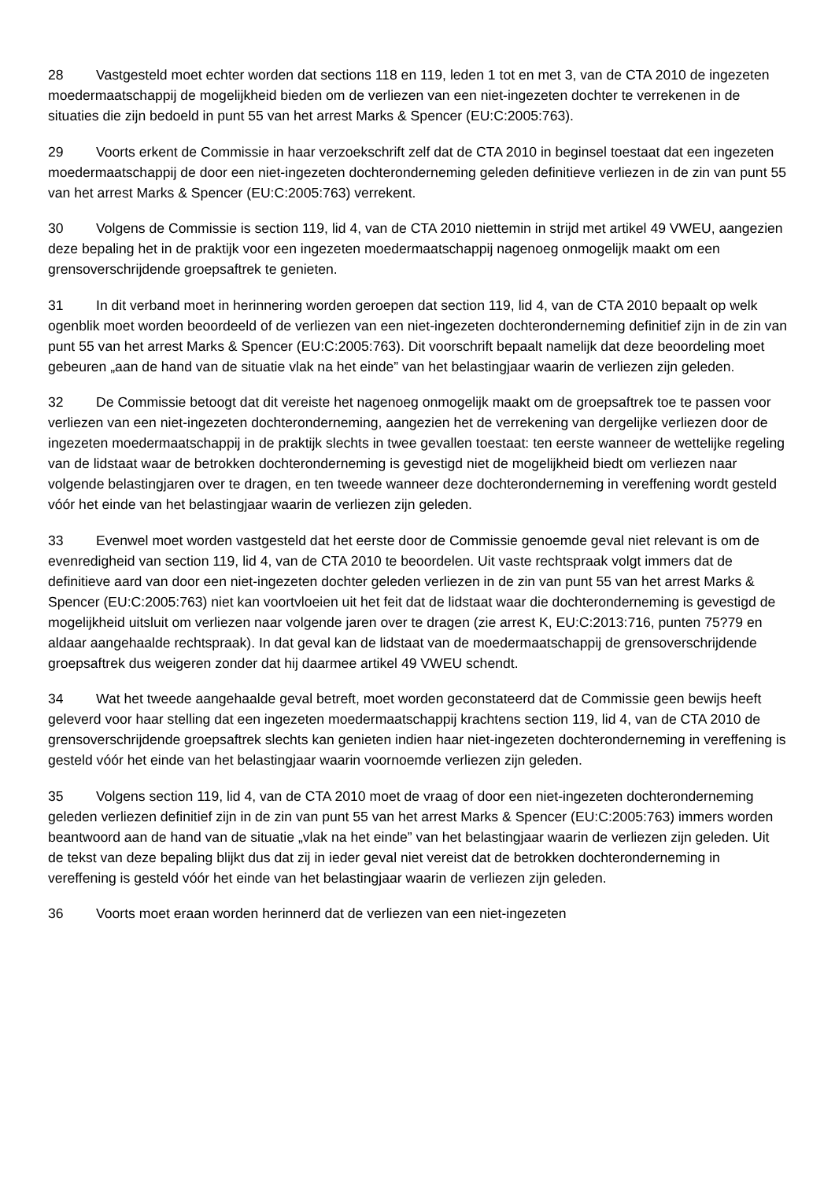28 Vastgesteld moet echter worden dat sections 118 en 119, leden 1 tot en met 3, van de CTA 2010 de ingezeten moedermaatschappij de mogelijkheid bieden om de verliezen van een niet-ingezeten dochter te verrekenen in de situaties die zijn bedoeld in punt 55 van het arrest Marks & Spencer (EU:C:2005:763).
29 Voorts erkent de Commissie in haar verzoekschrift zelf dat de CTA 2010 in beginsel toestaat dat een ingezeten moedermaatschappij de door een niet-ingezeten dochteronderneming geleden definitieve verliezen in de zin van punt 55 van het arrest Marks & Spencer (EU:C:2005:763) verrekent.
30 Volgens de Commissie is section 119, lid 4, van de CTA 2010 niettemin in strijd met artikel 49 VWEU, aangezien deze bepaling het in de praktijk voor een ingezeten moedermaatschappij nagenoeg onmogelijk maakt om een grensoverschrijdende groepsaftrek te genieten.
31 In dit verband moet in herinnering worden geroepen dat section 119, lid 4, van de CTA 2010 bepaalt op welk ogenblik moet worden beoordeeld of de verliezen van een niet-ingezeten dochteronderneming definitief zijn in de zin van punt 55 van het arrest Marks & Spencer (EU:C:2005:763). Dit voorschrift bepaalt namelijk dat deze beoordeling moet gebeuren „aan de hand van de situatie vlak na het einde” van het belastingjaar waarin de verliezen zijn geleden.
32 De Commissie betoogt dat dit vereiste het nagenoeg onmogelijk maakt om de groepsaftrek toe te passen voor verliezen van een niet-ingezeten dochteronderneming, aangezien het de verrekening van dergelijke verliezen door de ingezeten moedermaatschappij in de praktijk slechts in twee gevallen toestaat: ten eerste wanneer de wettelijke regeling van de lidstaat waar de betrokken dochteronderneming is gevestigd niet de mogelijkheid biedt om verliezen naar volgende belastingjaren over te dragen, en ten tweede wanneer deze dochteronderneming in vereffening wordt gesteld vóór het einde van het belastingjaar waarin de verliezen zijn geleden.
33 Evenwel moet worden vastgesteld dat het eerste door de Commissie genoemde geval niet relevant is om de evenredigheid van section 119, lid 4, van de CTA 2010 te beoordelen. Uit vaste rechtspraak volgt immers dat de definitieve aard van door een niet-ingezeten dochter geleden verliezen in de zin van punt 55 van het arrest Marks & Spencer (EU:C:2005:763) niet kan voortvloeien uit het feit dat de lidstaat waar die dochteronderneming is gevestigd de mogelijkheid uitsluit om verliezen naar volgende jaren over te dragen (zie arrest K, EU:C:2013:716, punten 75?79 en aldaar aangehaalde rechtspraak). In dat geval kan de lidstaat van de moedermaatschappij de grensoverschrijdende groepsaftrek dus weigeren zonder dat hij daarmee artikel 49 VWEU schendt.
34 Wat het tweede aangehaalde geval betreft, moet worden geconstateerd dat de Commissie geen bewijs heeft geleverd voor haar stelling dat een ingezeten moedermaatschappij krachtens section 119, lid 4, van de CTA 2010 de grensoverschrijdende groepsaftrek slechts kan genieten indien haar niet-ingezeten dochteronderneming in vereffening is gesteld vóór het einde van het belastingjaar waarin voornoemde verliezen zijn geleden.
35 Volgens section 119, lid 4, van de CTA 2010 moet de vraag of door een niet-ingezeten dochteronderneming geleden verliezen definitief zijn in de zin van punt 55 van het arrest Marks & Spencer (EU:C:2005:763) immers worden beantwoord aan de hand van de situatie „vlak na het einde” van het belastingjaar waarin de verliezen zijn geleden. Uit de tekst van deze bepaling blijkt dus dat zij in ieder geval niet vereist dat de betrokken dochteronderneming in vereffening is gesteld vóór het einde van het belastingjaar waarin de verliezen zijn geleden.
36 Voorts moet eraan worden herinnerd dat de verliezen van een niet-ingezeten